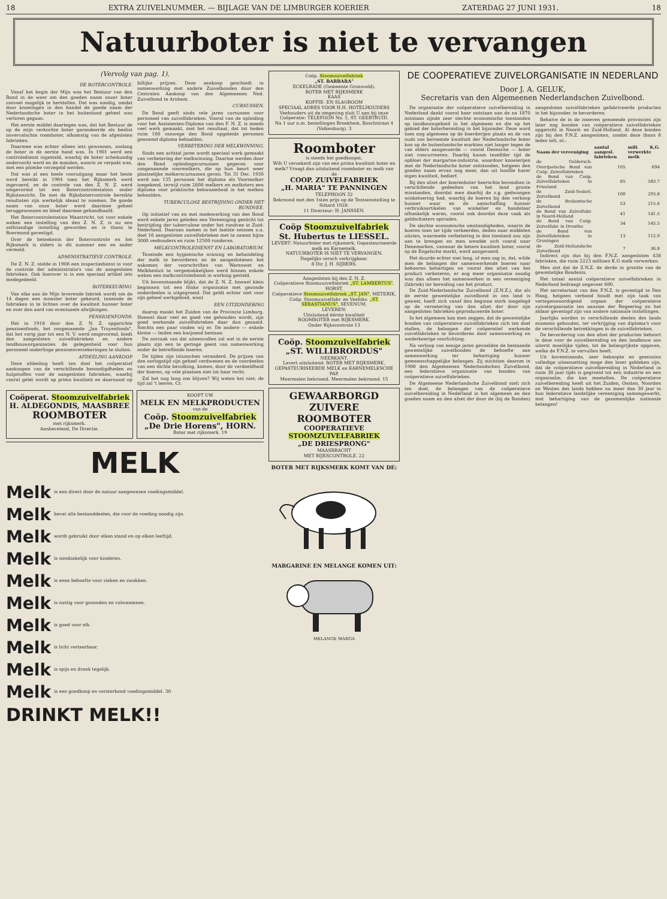18 EXTRA ZUIVELNUMMER. — BIJLAGE VAN DE LIMBURGER KOERIER ZATERDAG 27 JUNI 1931. 18
Natuurboter is niet te vervangen
(Vervolg van pag. 1).
DE BOTERCONTROLE.
Vanaf het begin der Mijn was het Bestuur van den Bond in de weer om den goeden naam onzer boter zooveel mogelijk te herstellen. Dat was noodig, omdat door knoeiingen in den handel de goede naam der Nederlandsche boter in het buitenland geheel was verloren gegaan.
Het eerste middel daartegen was, dat het Bestuur de op de mijn verkochte boter garandeerde als beslist onvervalschte roomboter, afkomstig van de afgesloten fabrieken.
Daarmee was echter alleen iets gewonnen, zoolang de boter in de eerste hand was. In 1901 werd een controledienst ingesteld, waarbij de boter scheikundig onderzocht werd en de manden, waarin ze verpakt was, met een plombe verzegeld werden.
Dat was al een heele vooruitgang maar het beste werd bereikt in 1904 toen het Rijksmerk werd ingevoerd, en de controle van den Z. N. Z. werd omgevormd tot een Botercontrolestation onder Rijkstoezicht. De met de Rijksbotercontrole bereikte resultaten zijn werkelijk ideaal te noemen. De goede naam van onze boter werd daarmee geheel teruggewonnen en bleef daarmee gehandhaafd.
Het Botercontrolestation Maastricht, tot voor enkele weken een instelling van den Z. N. Z. is nu een zelfstandige instelling geworden en is thans te Roermond gevestigd.
Over de beteekenis der Botercontrole en het Rijksmerk is elders in dit nummer een en ander vermeld.
ADMINISTRATIEVE CONTROLE.
De Z. N. Z. stelde in 1908 een inspectiedienst in voor de controle der administratie's van de aangesloten fabrieken. Ook hierover is in een speciaal artikel iets medegedeeld.
BOTERKEURING.
Van elke aan de Mijn leverende fabriek wordt om de 14 dagen een monster boter gekeurd, teneinde de fabrieken in te lichten over de kwaliteit hunner boter en over den aard van eventueele afwijkingen.
PENSIOENFONDS.
Het in 1918 door den Z. N. Z. opgerichte pensioenfonds, het zoogenaamde „Jan Truyenfonds", dat het vorig jaar tot een N. V. werd omgevormd, biedt den aangesloten zuivelfabrieken en andere landbouworganisaties de gelegenheid voor hun personeel onderlinge pensioenverzekeringen te sluiten.
AFDEELING AANKOOP.
Deze afdeeling heeft ten doel het coöperatief aankoopen van de verschillende benoodigdheden en hulpstoffen voor de aangesloten fabrieken, waarbij vooral gelet wordt op prima kwaliteit en daarnaast op billijke prijzen. Deze aankoop geschiedt in samenwerking met andere Zuivelbonden door den Centralen Aankoop van den Algemeenen Ned. Zuivelbond te Arnhem.
CURSUSSEN.
De Bond geeft sinds vele jaren cursussen voor personeel van zuivelfabrieken. Vooral van de opleiding voor het Assistenten-Diploma van den F. N. Z. is steeds veel werk gemaakt, met het resultaat, dat tot heden ruim 100 vanwege den Bond opgeleide personen genoemd diploma behaalden.
VERBETERING DER MELKWINNING.
Sinds een achttal jaren wordt speciaal werk gemaakt van verbetering der melkwinning. Daartoe werden door den Bond opleidingscursussen gegeven voor zoogenaamde voormelkers, die op hun beurt weer plaatselijke melkerscursussen geven. Tot 31 Dec. 1930 werd aan 135 personen het diploma als Voormelker toegekend, terwijl ruim 2600 melkers en melksters een diploma voor praktische bekwaamheid in het melken behaalden.
TUBERCULOSE BESTRIJDING ONDER HET RUNDVEE.
Op initiatief van en met medewerking van den Bond werd enkele jaren geleden een Vereeniging gesticht tot bestrijding der tuberculose onder het rundvee in Zuid-Nederland. Daaraan namen in het laatste seizoen o.a. deel 16 aangesloten zuivelfabrieken met te zamen bijna 3000 veehouders en ruim 12500 runderen.
MELKCONTROLEDIENST EN LABORATORIUM.
Teneinde een hygienische winning en behandeling der melk te bevorderen en de aangeslotenen het nakomen der voorschriften van Warenwet en Melkbesluit te vergemakkelijken werd binnen enkele weken een melkcontroledienst in werking gesteld.
Uit bovenstaande blijkt, dat de Z. N. Z. hoewel klein begonnen tot een flinke organisatie met gezonde onderdeelen is uitgegroeid. Dat geldt echter niet voor zijn geheel werkgebied, want
EEN UITZONDERING
daarop maakt het Zuiden van de Provincie Limburg. Hoewel daar veel en goed vee gehouden wordt, zijn goed werkende zuivelfabrieken daar dun gezaaid. Siechts een paar vinden wij er. De andere — enkele kleine — leiden een kwijnend bestaan.
De oorzaak van dat uiteenvallen zal wel in de eerste plaats zijn een te geringe geest van samenwerking onder de betreffende boeren.
De tijden zijn intusschen veranderd. De prijzen van den oorlogstijd zijn geheel verdwenen en de voordeelen van een dichte bevolking, komen, door de verdeeldheid der boeren, op vele plaatsen niet tot haar recht.
Zal het nog lang zoo blijven? Wij weten het niet; de tijd zal 't leeren. Cr.
Coöperat. Stoomzuivelfabriek
H. ALDEGONDIS, MAASBREE
ROOMBOTER
met rijksmerk.
Aanbevelend, De Directie.
KOOPT UW
MELK EN MELKPRODUCTEN
van de
Coöp. Stoomzuivelfabriek
„De Drie Horens", HORN.
Boter met rijksmerk. 19
MELK
Melk is een direct door de natuur aangewezen voedingsmiddel.
Melk bevat alle bestanddeelen, die voor de voeding noodig zijn.
Melk wordt gebruikt door elken stand en op elken leeftijd.
Melk is noodzakelijk voor kinderen.
Melk is eene behoefte voor zieken en zwakken.
Melk is nuttig voor gezonden en volwassenen.
Melk is goed voor elk.
Melk is licht verteerbaar.
Melk is spijs en drank tegelijk.
Melk is een goedkoop en versterkend voedingsmiddel. 30
DRINKT MELK!!
Coöp. Stoomzuivelfabriek
„ST. BARBARA"
ECKELRADE (Gemeente Gronsveld).
BOTER MET RIJKSMERK
KAAS
KOFFIE- EN SLAGROOM
SPECIAAL ADRES VOOR H.H. HOTELHOUDERS
Veehouders uit de omgeving sluit U aan bij onze Coöperatie: TELEFOON No. 5, ST. GEERTRUID.
Na 1 uur n.m. bestellingen Broekhem, Boschstraat 4 (Valkenburg). 3
Roomboter
is steeds het goedkoopst.
Wilt U verzekerd zijn van een prima kwaliteit boter en melk? Vraagt dan uitsluitend roomboter en melk van de
COOP. ZUIVELFABRIEK
„H. MARIA" TE PANNINGEN
TELEPHOON 32
Bekroond met den 1sten prijs op de Tentoonstelling te Sittard 1928.
11 Directeur: H. JANSSEN.
Coöp Stoomzuivelfabriek
St. Hubertus te LIESSEL.
LEVERT: Natuurboter met rijksmerk, Gepasteuriseerde melk en Karnemelk.
NATUURBOTER IS NIET TE VERVANGEN.
Dagelijks versch verkrijgbaar.
8 Dir. J. H. SIJBERS.
Aangesloten bij den Z. N. Z.
Coöperatieve Stoomzuivelfabriek „ST. LAMBERTUS", HORST,
Coöperatieve Stoomzuivelfabriek „ST. JAN", METERIK,
Coöp. Stoomzuivelfabr. en Veefokv. „ST. SEBASTIANUS", SEVENUM,
LEVEREN:
Uitsluitend éérste kwaliteit
ROOMBOTER met RIJKSMERK.
Onder Rijkscontrole 13
Coöp. Stoomzuivelfabriek
„ST. WILLIBRORDUS"
NEERKANT.
Levert uitsluitend: BOTER MET RIJKSMERK, GEPASTEURISEERDE MELK en KARNEMELKSCHE PAP.
Meermalen bekroond. Meermalen bekroond. 15
GEWAARBORGD
ZUIVERE ROOMBOTER
COOPERATIEVE
STOOMZUIVELFABRIEK
„DE DRIESPRONG"
MAASBRACHT
MET RIJKSCONTROLE. 22
BOTER MET RIJKSMERK KOMT VAN DE:
MARGARINE EN MELANGE KOMEN UIT:
MELANGE MARGA
DE COOPERATIEVE ZUIVELORGANISATIE IN NEDERLAND
Door J. A. GELUK,
Secretaris van den Algemeenen Nederlandschen Zuivelbond.
De organisatie der coöperatieve zuivelbereiding in Nederland dankt vooral haar ontstaan aan de na 1870 ontstaan zijnde zeer slechte economische toestanden op landbouwgebied in het algemeen en die op het gebied der boterbereiding in het bijzonder. Deze word toen nog algemeen op de boerderijen plaats en de van ouds zoo beroemde kwaliteit der Nederlandsche boter kon op de buitenlandsche markten niet langer tegen de van elders aangevoerde — vooral Deensche — boter niet concurreeren. Daarbij kwam tezelfder tijd de opbloei der margarine-industrie, waardoor knoeierijen met de Nederlandsche boter ontstonden, hetgeen den goeden naam ervan nog meer, dan uit hoofde harer eigen kwaliteit, bedierf.
Bij den afzet der boerenboter heerschte bovendien in verschillende gedeelten van het land groote misstanden, doordat men daarbij de z.g. gedwongen winkelnering had, waarbij de boeren bij den verkoop hunner waar en de aanschaffing hunner verbruiksartikelen van winkelier en handelaar afhankelijk waren, vooral ook doordat deze vaak als geldschieters optraden.
De slechte economische omstandigheden, waarin de boeren toen ter tijde verkeerden, deden naar middelen uitzien, waarmede verbetering in den toestand zou zijn aan te brengen en men wendde zich vooral naar Denemarken, vanwaar de betere kwaliteit boter, vooral op de Engelsche markt, werd aangevoerd.
Het duurde echter niet lang, of men zag in, dat, wilde men de belangen der samenwerkende boeren naar behooren behartigen en vooral den afzet van het product verbeteren, er nog meer organisatie noodig was dan alleen het samenwerken in een vereeniging (fabriek) ter bereiding van het product.
De Zuid-Nederlandsche Zuivelbond (Z.N.Z.), die als de eerste gewestelijke zuivelbond in ons land is gewest, heeft zich vanaf den beginne sterk toegelegd op de veroetering van den afzet der door zijn aangesloten fabrieken geproduceerde boter.
In het algemeen kan men zeggen, dat de gewestelijke bonden van coöperatieve zuivelfabrieken zich ten doel stellen, de belangen der coöperatief werkende zuivelfabrieken te bevorderen door samenwerking en wederkeerige voorlichting.
Na verloop van eenige jaren gevoelden de bestaande gewestelijke zuivelbonden de behoefte aan samenwerking ter behartiging hunner gemeenschappelijke belangen. Zij stichtten daarom in 1900 den Algemeenen Nederlandschen Zuivelbond, een federatieve organisatie van bonden van coöperatieve zuivelfabrieken.
De Algemeene Nederlandsche Zuivelbond stelt zich ten doel, de belangen van de coöperatieve zuivelbereiding in Nederland in het algemeen en den goeden naam en den afzet der door de (bij de Bonden) aangesloten zuivelfabrieken gefabriceerde producten in het bijzonder, te bevorderen.
Behalve de in de zooeven genoemde provincies zijn later nog bonden van coöperatieve zuivelfabrieken opgericht in Noord- en Zuid-Holland. Al deze bonden zijn bij den F.N.Z. aangesloten, zoodat deze thans 8 leden telt, nl.:
| Naam der vereeniging | aantal aangesl. fabrieken | mill. K.G. verwerkte melk |
| --- | --- | --- |
| de Geldersch-Overijselsche Bond van Coöp. Zuivelfabrieken | 105 | 694 |
| de Bond van Coöp. Zuivelfabrieken in Friesland | 85 | 583.7 |
| de Zuid-Nederl. Zuivelbond | 100 | 293.8 |
| de Brabantsche Zuivelbond | 53 | 215.6 |
| de Bond van Zuivelfabr. in Noord-Holland | 41 | 141.5 |
| de Bond van Coöp. Zuivelfabr. in Drenthe | 34 | 145.5 |
| de Bond van Zuivelfabrieken in Groningen | 13 | 112.9 |
| de Zuid-Hollandsche Zuivelbond | 7 | 36.8 |
Indirect zijn dus bij den F.N.Z. aangesloten 438 fabrieken, die ruim 2223 millioen K.G melk verwerken.
Men ziet dat de Z.N.Z. de derde in grootte van de gewestelijke Bondenis.
Het totaal aantal coöperatieve zuivelfabrieken in Nederland bedraagt ongeveer 600.
Het secretariaat van den F.N.Z. is gevestigd te Den Haag, hetgeen verband houdt met zijn taak van vertegenwoordigend orgaan der coöperatieve zuivelorganisatie ten aanzien der Regeering en het aldaar gevestigd zijn van andere nationale instellingen.
Jaarlijks worden in verschillende deelen des lands examens gehouden, ter verkrijging van diploma's voor de verschillende betrekkingen in de zuivelfabrieken.
De bevordering van den afzet der producten behoort in deze voor de zuivelbereiding en den landbouw zoo uiterst moeilijke tijden, tot de belangrijkste opgaven, welke de F.N.Z. te vervullen heeft.
Uit bovenstaande, zeer beknopte en geenszins volledige uiteenzetting moge den lezer gebleken zijn, dat de coöperatieve zuivelbereiding in Nederland in ruim 30 jaar tijds is gegroeid tot een industrie en een organisatie, die kan meetellen. De coöperatieve zuivelbereiding heeft uit het Zuiden, Oosten, Noorden en Westen des lands hebben nu meer dan 30 jaar in hun federatieve landelijke vereeniging samengewerkt, met behartiging van de gezamenlijke nationale belangen!